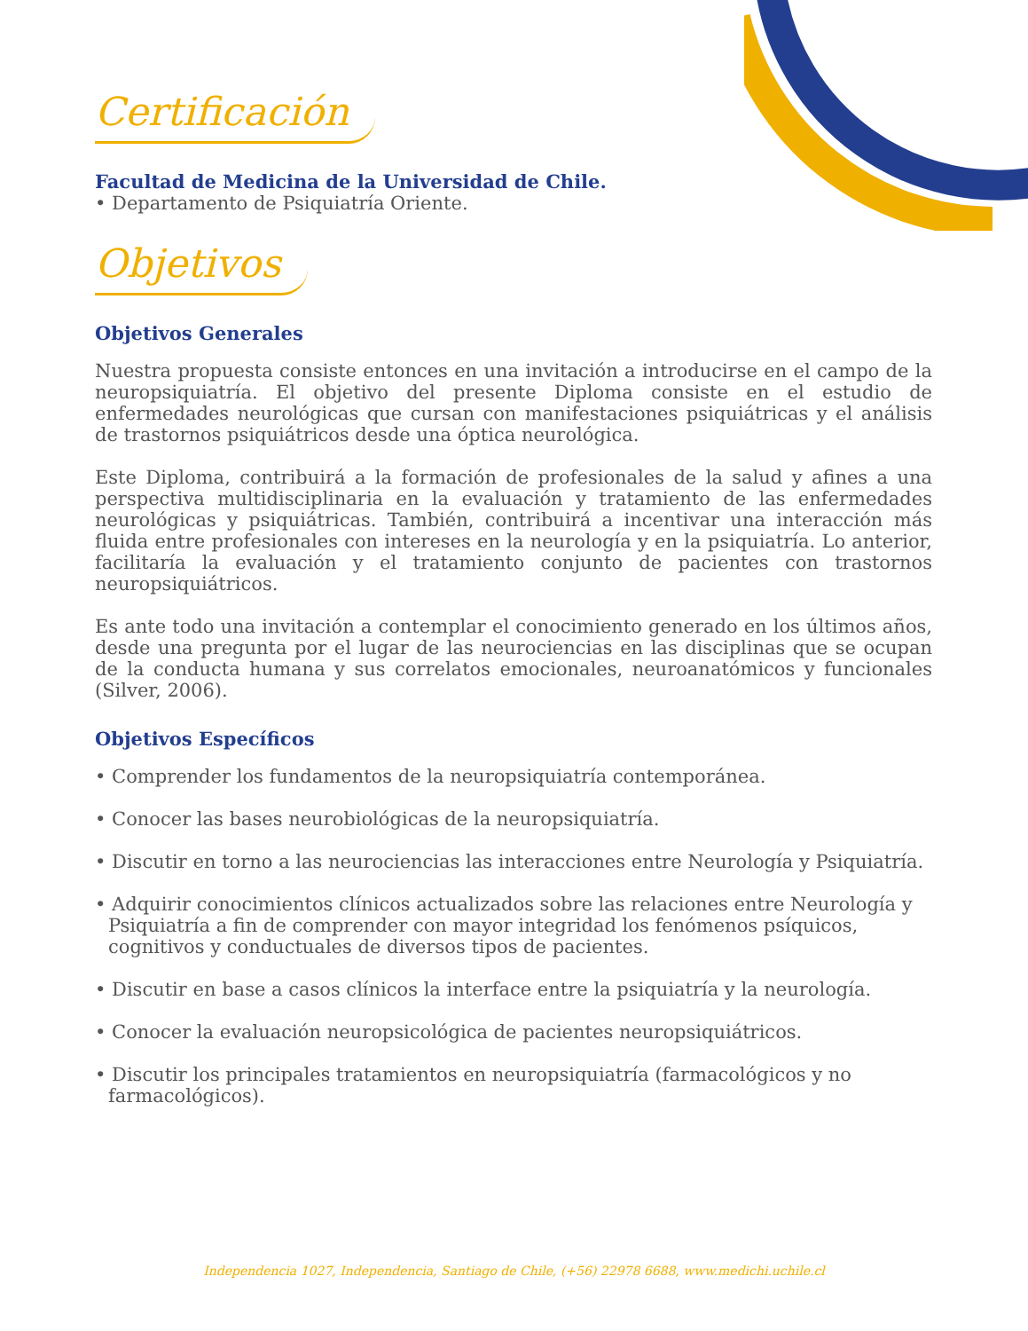Certificación
Facultad de Medicina de la Universidad de Chile.
• Departamento de Psiquiatría Oriente.
Objetivos
Objetivos Generales
Nuestra propuesta consiste entonces en una invitación a introducirse en el campo de la neuropsiquiatría. El objetivo del presente Diploma consiste en el estudio de enfermedades neurológicas que cursan con manifestaciones psiquiátricas y el análisis de trastornos psiquiátricos desde una óptica neurológica.
Este Diploma, contribuirá a la formación de profesionales de la salud y afines a una perspectiva multidisciplinaria en la evaluación y tratamiento de las enfermedades neurológicas y psiquiátricas. También, contribuirá a incentivar una interacción más fluida entre profesionales con intereses en la neurología y en la psiquiatría. Lo anterior, facilitaría la evaluación y el tratamiento conjunto de pacientes con trastornos neuropsiquiátricos.
Es ante todo una invitación a contemplar el conocimiento generado en los últimos años, desde una pregunta por el lugar de las neurociencias en las disciplinas que se ocupan de la conducta humana y sus correlatos emocionales, neuroanatómicos y funcionales (Silver, 2006).
Objetivos Específicos
• Comprender los fundamentos de la neuropsiquiatría contemporánea.
• Conocer las bases neurobiológicas de la neuropsiquiatría.
• Discutir en torno a las neurociencias las interacciones entre Neurología y Psiquiatría.
• Adquirir conocimientos clínicos actualizados sobre las relaciones entre Neurología y Psiquiatría a fin de comprender con mayor integridad los fenómenos psíquicos, cognitivos y conductuales de diversos tipos de pacientes.
• Discutir en base a casos clínicos la interface entre la psiquiatría y la neurología.
• Conocer la evaluación neuropsicológica de pacientes neuropsiquiátricos.
• Discutir los principales tratamientos en neuropsiquiatría (farmacológicos y no farmacológicos).
Independencia 1027, Independencia, Santiago de Chile, (+56) 22978 6688, www.medichi.uchile.cl